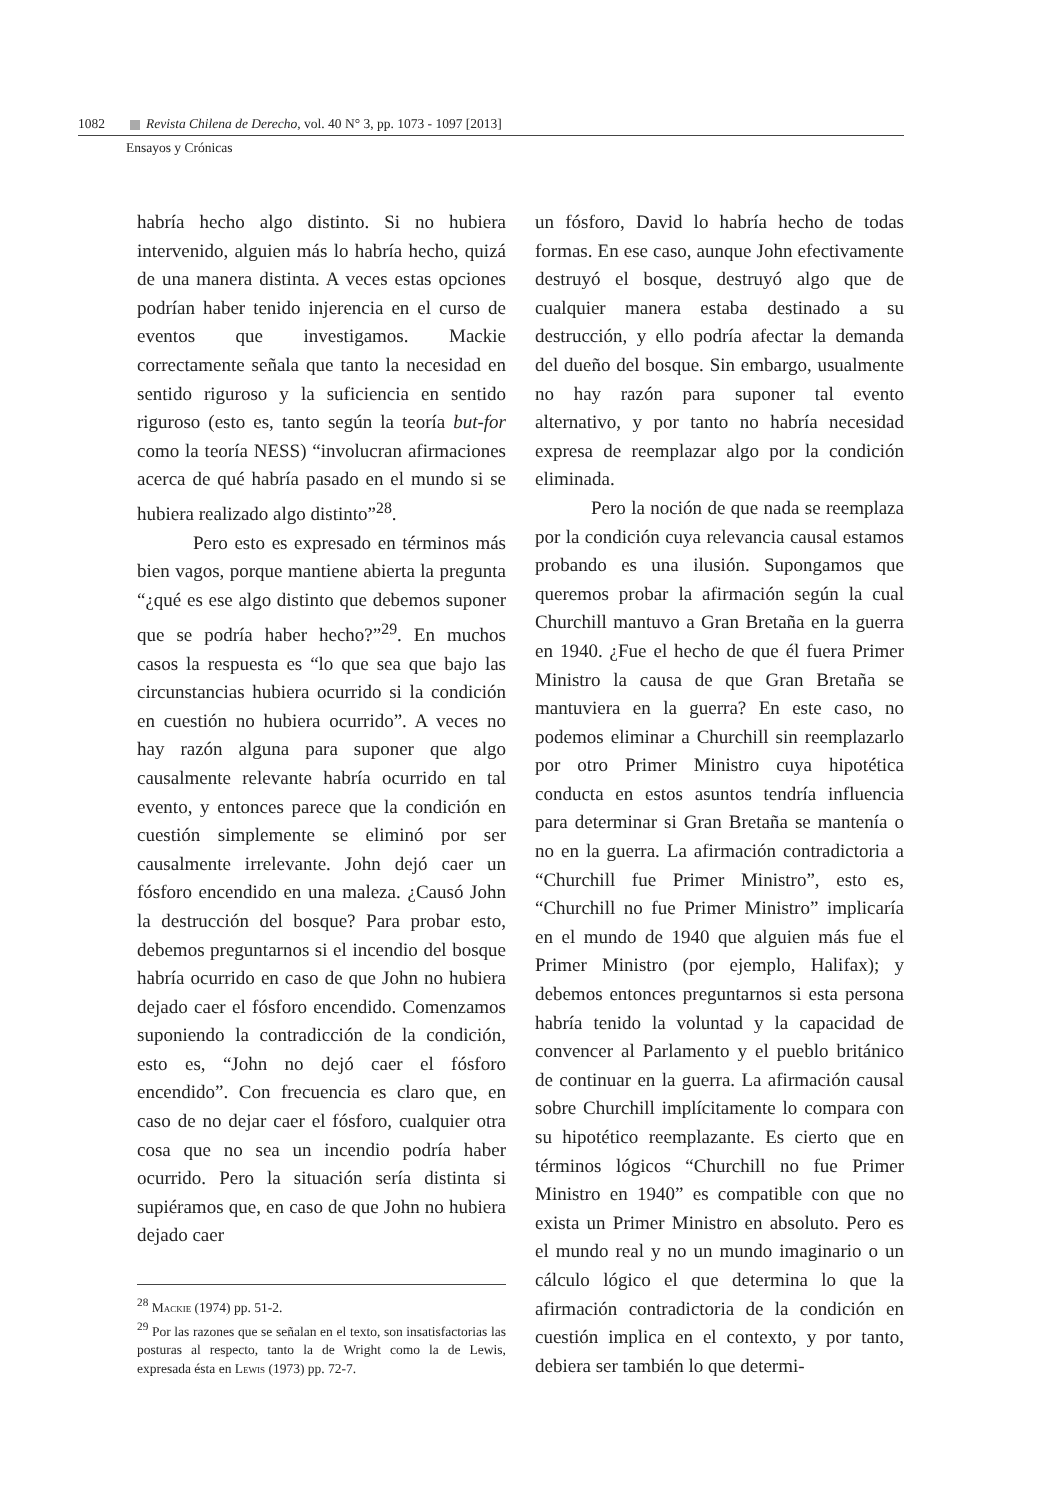1082 Revista Chilena de Derecho, vol. 40 N° 3, pp. 1073 - 1097 [2013]
Ensayos y Crónicas
habría hecho algo distinto. Si no hubiera intervenido, alguien más lo habría hecho, quizá de una manera distinta. A veces estas opciones podrían haber tenido injerencia en el curso de eventos que investigamos. Mackie correctamente señala que tanto la necesidad en sentido riguroso y la suficiencia en sentido riguroso (esto es, tanto según la teoría but-for como la teoría NESS) “involucran afirmaciones acerca de qué habría pasado en el mundo si se hubiera realizado algo distinto”<sup>28</sup>.
Pero esto es expresado en términos más bien vagos, porque mantiene abierta la pregunta “¿qué es ese algo distinto que debemos suponer que se podría haber hecho?”<sup>29</sup>. En muchos casos la respuesta es “lo que sea que bajo las circunstancias hubiera ocurrido si la condición en cuestión no hubiera ocurrido”. A veces no hay razón alguna para suponer que algo causalmente relevante habría ocurrido en tal evento, y entonces parece que la condición en cuestión simplemente se eliminó por ser causalmente irrelevante. John dejó caer un fósforo encendido en una maleza. ¿Causó John la destrucción del bosque? Para probar esto, debemos preguntarnos si el incendio del bosque habría ocurrido en caso de que John no hubiera dejado caer el fósforo encendido. Comenzamos suponiendo la contradicción de la condición, esto es, “John no dejó caer el fósforo encendido”. Con frecuencia es claro que, en caso de no dejar caer el fósforo, cualquier otra cosa que no sea un incendio podría haber ocurrido. Pero la situación sería distinta si supiéramos que, en caso de que John no hubiera dejado caer
<sup>28</sup> Mackie (1974) pp. 51-2.
<sup>29</sup> Por las razones que se señalan en el texto, son insatisfactorias las posturas al respecto, tanto la de Wright como la de Lewis, expresada ésta en Lewis (1973) pp. 72-7.
un fósforo, David lo habría hecho de todas formas. En ese caso, aunque John efectivamente destruyó el bosque, destruyó algo que de cualquier manera estaba destinado a su destrucción, y ello podría afectar la demanda del dueño del bosque. Sin embargo, usualmente no hay razón para suponer tal evento alternativo, y por tanto no habría necesidad expresa de reemplazar algo por la condición eliminada.
Pero la noción de que nada se reemplaza por la condición cuya relevancia causal estamos probando es una ilusión. Supongamos que queremos probar la afirmación según la cual Churchill mantuvo a Gran Bretaña en la guerra en 1940. ¿Fue el hecho de que él fuera Primer Ministro la causa de que Gran Bretaña se mantuviera en la guerra? En este caso, no podemos eliminar a Churchill sin reemplazarlo por otro Primer Ministro cuya hipotética conducta en estos asuntos tendría influencia para determinar si Gran Bretaña se mantenía o no en la guerra. La afirmación contradictoria a “Churchill fue Primer Ministro”, esto es, “Churchill no fue Primer Ministro” implicaría en el mundo de 1940 que alguien más fue el Primer Ministro (por ejemplo, Halifax); y debemos entonces preguntarnos si esta persona habría tenido la voluntad y la capacidad de convencer al Parlamento y el pueblo británico de continuar en la guerra. La afirmación causal sobre Churchill implícitamente lo compara con su hipotético reemplazante. Es cierto que en términos lógicos “Churchill no fue Primer Ministro en 1940” es compatible con que no exista un Primer Ministro en absoluto. Pero es el mundo real y no un mundo imaginario o un cálculo lógico el que determina lo que la afirmación contradictoria de la condición en cuestión implica en el contexto, y por tanto, debiera ser también lo que determi-